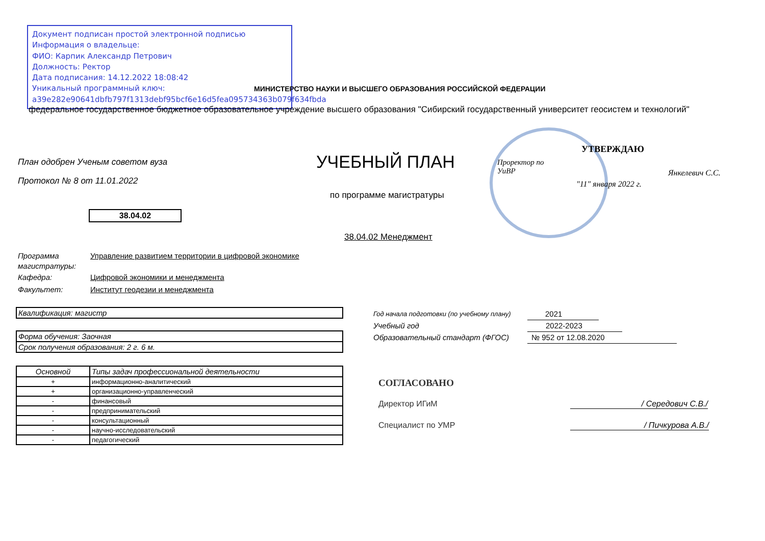Документ подписан простой электронной подписью
Информация о владельце:
ФИО: Карпик Александр Петрович
Должность: Ректор
Дата подписания: 14.12.2022 18:08:42
Уникальный программный ключ:
a39e282e90641dbfb797f1313debf95bcf6e16d5fea095734363b079f634fbda
МИНИСТЕРСТВО НАУКИ И ВЫСШЕГО ОБРАЗОВАНИЯ РОССИЙСКОЙ ФЕДЕРАЦИИ
федеральное государственное бюджетное образовательное учреждение высшего образования "Сибирский государственный университет геосистем и технологий"
План одобрен Ученым советом вуза
Протокол № 8 от 11.01.2022
УЧЕБНЫЙ ПЛАН
по программе магистратуры
УТВЕРЖДАЮ
Проректор по
УиВР
Янкелевич С.С.
"11" января 2022 г.
38.04.02
38.04.02 Менеджмент
Программа магистратуры: Управление развитием территории в цифровой экономике
Кафедра: Цифровой экономики и менеджмента
Факультет: Институт геодезии и менеджмента
| Квалификация: магистр |
| Форма обучения: Заочная |
| Срок получения образования: 2 г. 6 м. |
| Основной | Типы задач профессиональной деятельности |
| --- | --- |
| + | информационно-аналитический |
| + | организационно-управленческий |
| - | финансовый |
| - | предпринимательский |
| - | консультационный |
| - | научно-исследовательский |
| - | педагогический |
Год начала подготовки (по учебному плану) 2021
Учебный год 2022-2023
Образовательный стандарт (ФГОС) № 952 от 12.08.2020
СОГЛАСОВАНО
Директор ИГиМ
Специалист по УМР
/ Середович С.В./
/ Пичкурова А.В./